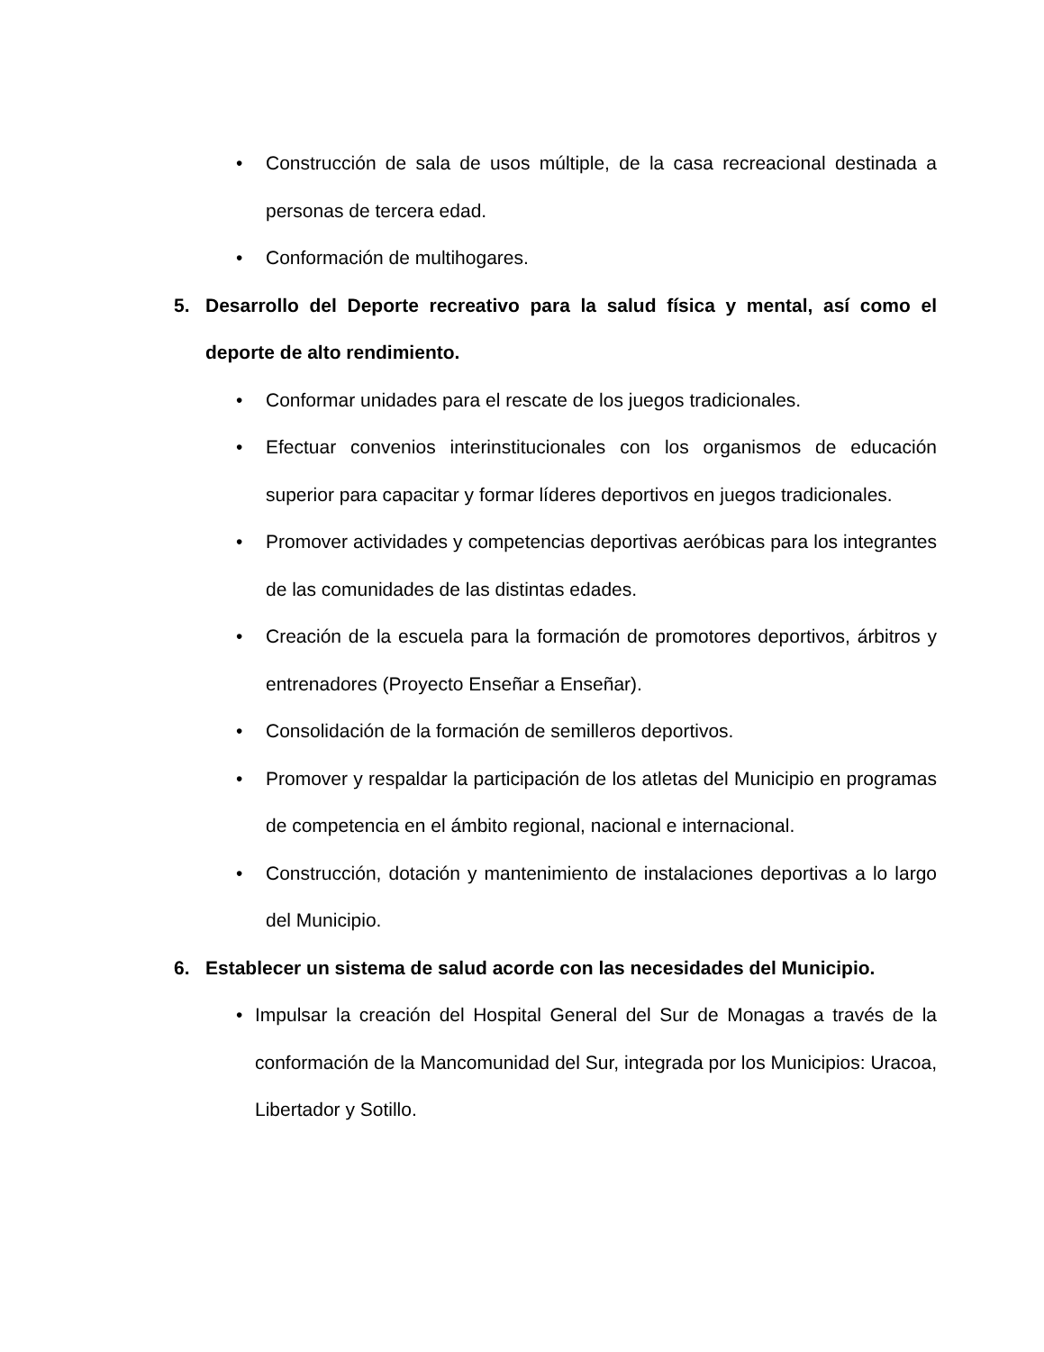• Construcción de sala de usos múltiple, de la casa recreacional destinada a personas de tercera edad.
• Conformación de multihogares.
5. Desarrollo del Deporte recreativo para la salud física y mental, así como el deporte de alto rendimiento.
• Conformar unidades para el rescate de los juegos tradicionales.
• Efectuar convenios interinstitucionales con los organismos de educación superior para capacitar y formar líderes deportivos en juegos tradicionales.
• Promover actividades y competencias deportivas aeróbicas para los integrantes de las comunidades de las distintas edades.
• Creación de la escuela para la formación de promotores deportivos, árbitros y entrenadores (Proyecto Enseñar a Enseñar).
• Consolidación de la formación de semilleros deportivos.
• Promover y respaldar la participación de los atletas del Municipio en programas de competencia en el ámbito regional, nacional e internacional.
• Construcción, dotación y mantenimiento de instalaciones deportivas a lo largo del Municipio.
6. Establecer un sistema de salud acorde con las necesidades del Municipio.
• Impulsar la creación del Hospital General del Sur de Monagas a través de la conformación de la Mancomunidad del Sur, integrada por los Municipios: Uracoa, Libertador y Sotillo.